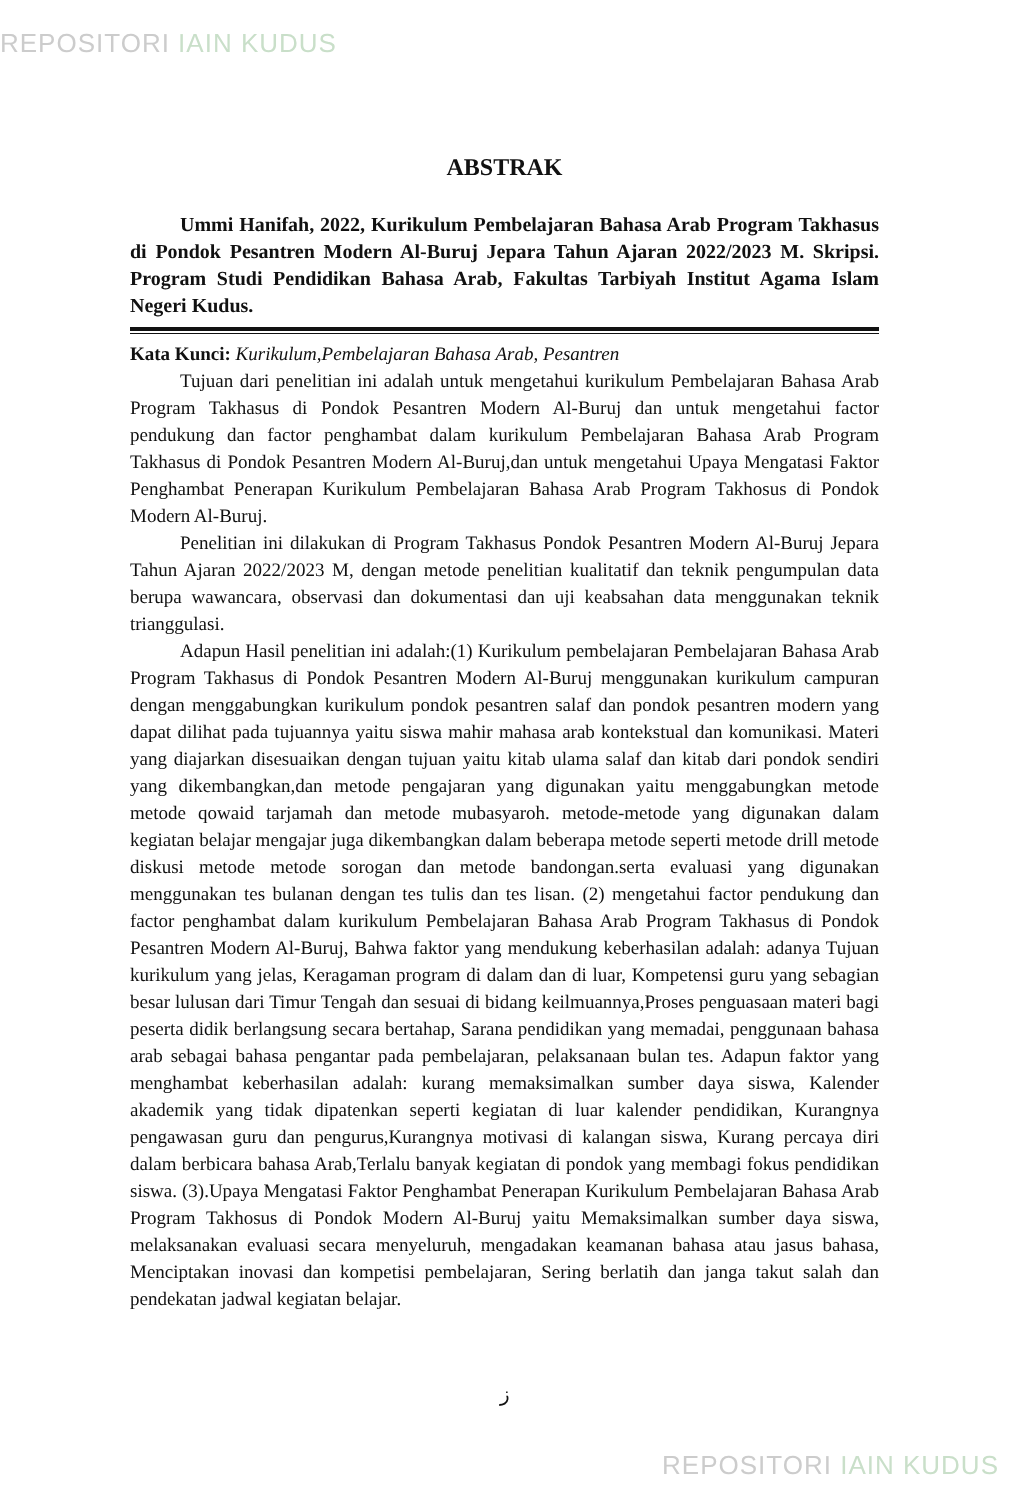REPOSITORI IAIN KUDUS
ABSTRAK
Ummi Hanifah, 2022, Kurikulum Pembelajaran Bahasa Arab Program Takhasus di Pondok Pesantren Modern Al-Buruj Jepara Tahun Ajaran 2022/2023 M. Skripsi. Program Studi Pendidikan Bahasa Arab, Fakultas Tarbiyah Institut Agama Islam Negeri Kudus.
Kata Kunci: Kurikulum,Pembelajaran Bahasa Arab, Pesantren
Tujuan dari penelitian ini adalah untuk mengetahui kurikulum Pembelajaran Bahasa Arab Program Takhasus di Pondok Pesantren Modern Al-Buruj dan untuk mengetahui factor pendukung dan factor penghambat dalam kurikulum Pembelajaran Bahasa Arab Program Takhasus di Pondok Pesantren Modern Al-Buruj,dan untuk mengetahui Upaya Mengatasi Faktor Penghambat Penerapan Kurikulum Pembelajaran Bahasa Arab Program Takhosus di Pondok Modern Al-Buruj.
Penelitian ini dilakukan di Program Takhasus Pondok Pesantren Modern Al-Buruj Jepara Tahun Ajaran 2022/2023 M, dengan metode penelitian kualitatif dan teknik pengumpulan data berupa wawancara, observasi dan dokumentasi dan uji keabsahan data menggunakan teknik trianggulasi.
Adapun Hasil penelitian ini adalah:(1) Kurikulum pembelajaran Pembelajaran Bahasa Arab Program Takhasus di Pondok Pesantren Modern Al-Buruj menggunakan kurikulum campuran dengan menggabungkan kurikulum pondok pesantren salaf dan pondok pesantren modern yang dapat dilihat pada tujuannya yaitu siswa mahir mahasa arab kontekstual dan komunikasi. Materi yang diajarkan disesuaikan dengan tujuan yaitu kitab ulama salaf dan kitab dari pondok sendiri yang dikembangkan,dan metode pengajaran yang digunakan yaitu menggabungkan metode metode qowaid tarjamah dan metode mubasyaroh. metode-metode yang digunakan dalam kegiatan belajar mengajar juga dikembangkan dalam beberapa metode seperti metode drill metode diskusi metode metode sorogan dan metode bandongan.serta evaluasi yang digunakan menggunakan tes bulanan dengan tes tulis dan tes lisan. (2) mengetahui factor pendukung dan factor penghambat dalam kurikulum Pembelajaran Bahasa Arab Program Takhasus di Pondok Pesantren Modern Al-Buruj, Bahwa faktor yang mendukung keberhasilan adalah: adanya Tujuan kurikulum yang jelas, Keragaman program di dalam dan di luar, Kompetensi guru yang sebagian besar lulusan dari Timur Tengah dan sesuai di bidang keilmuannya,Proses penguasaan materi bagi peserta didik berlangsung secara bertahap, Sarana pendidikan yang memadai, penggunaan bahasa arab sebagai bahasa pengantar pada pembelajaran, pelaksanaan bulan tes. Adapun faktor yang menghambat keberhasilan adalah: kurang memaksimalkan sumber daya siswa, Kalender akademik yang tidak dipatenkan seperti kegiatan di luar kalender pendidikan, Kurangnya pengawasan guru dan pengurus,Kurangnya motivasi di kalangan siswa, Kurang percaya diri dalam berbicara bahasa Arab,Terlalu banyak kegiatan di pondok yang membagi fokus pendidikan siswa. (3).Upaya Mengatasi Faktor Penghambat Penerapan Kurikulum Pembelajaran Bahasa Arab Program Takhosus di Pondok Modern Al-Buruj yaitu Memaksimalkan sumber daya siswa, melaksanakan evaluasi secara menyeluruh, mengadakan keamanan bahasa atau jasus bahasa, Menciptakan inovasi dan kompetisi pembelajaran, Sering berlatih dan janga takut salah dan pendekatan jadwal kegiatan belajar.
ز
REPOSITORI IAIN KUDUS